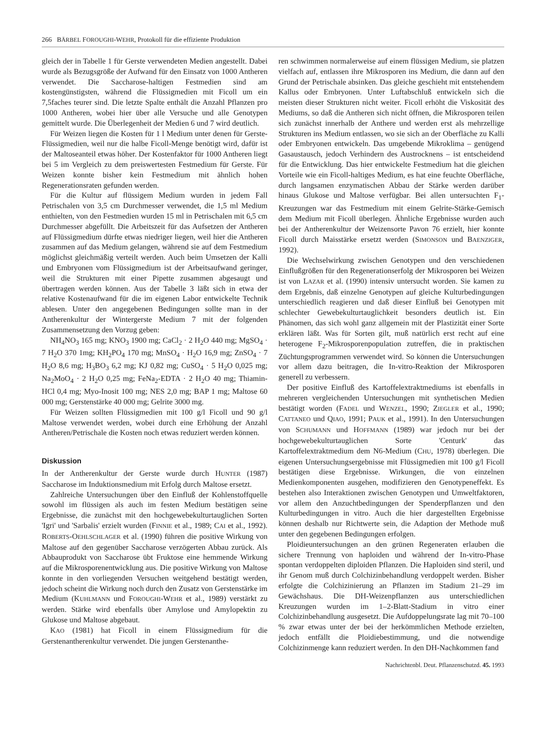266 BÄRBEL FOROUGHI-WEHR, Protokoll für die effiziente Produktion
gleich der in Tabelle 1 für Gerste verwendeten Medien angestellt. Dabei wurde als Bezugsgröße der Aufwand für den Einsatz von 1000 Antheren verwendet. Die Saccharose-haltigen Festmedien sind am kostengünstigsten, während die Flüssigmedien mit Ficoll um ein 7,5faches teurer sind. Die letzte Spalte enthält die Anzahl Pflanzen pro 1000 Antheren, wobei hier über alle Versuche und alle Genotypen gemittelt wurde. Die Überlegenheit der Medien 6 und 7 wird deutlich.
Für Weizen liegen die Kosten für 1 l Medium unter denen für Gerste-Flüssigmedien, weil nur die halbe Ficoll-Menge benötigt wird, dafür ist der Maltoseanteil etwas höher. Der Kostenfaktor für 1000 Antheren liegt bei 5 im Vergleich zu dem preiswertesten Festmedium für Gerste. Für Weizen konnte bisher kein Festmedium mit ähnlich hohen Regenerationsraten gefunden werden.
Für die Kultur auf flüssigem Medium wurden in jedem Fall Petrischalen von 3,5 cm Durchmesser verwendet, die 1,5 ml Medium enthielten, von den Festmedien wurden 15 ml in Petrischalen mit 6,5 cm Durchmesser abgefüllt. Die Arbeitszeit für das Aufsetzen der Antheren auf Flüssigmedium dürfte etwas niedriger liegen, weil hier die Antheren zusammen auf das Medium gelangen, während sie auf dem Festmedium möglichst gleichmäßig verteilt werden. Auch beim Umsetzen der Kalli und Embryonen vom Flüssigmedium ist der Arbeitsaufwand geringer, weil die Strukturen mit einer Pipette zusammen abgesaugt und übertragen werden können. Aus der Tabelle 3 läßt sich in etwa der relative Kostenaufwand für die im eigenen Labor entwickelte Technik ablesen. Unter den angegebenen Bedingungen sollte man in der Antherenkultur der Wintergerste Medium 7 mit der folgenden Zusammensetzung den Vorzug geben:
NH<sub>4</sub>NO<sub>3</sub> 165 mg; KNO<sub>3</sub> 1900 mg; CaCl<sub>2</sub> · 2 H<sub>2</sub>O 440 mg; MgSO<sub>4</sub> · 7 H<sub>2</sub>O 370 1mg; KH<sub>2</sub>PO<sub>4</sub> 170 mg; MnSO<sub>4</sub> · H<sub>2</sub>O 16,9 mg; ZnSO<sub>4</sub> · 7 H<sub>2</sub>O 8,6 mg; H<sub>3</sub>BO<sub>3</sub> 6,2 mg; KJ 0,82 mg; CuSO<sub>4</sub> · 5 H<sub>2</sub>O 0,025 mg; Na<sub>2</sub>MoO<sub>4</sub> · 2 H<sub>2</sub>O 0,25 mg; FeNa<sub>2</sub>-EDTA · 2 H<sub>2</sub>O 40 mg; Thiamin-HCl 0,4 mg; Myo-Inosit 100 mg; NES 2,0 mg; BAP 1 mg; Maltose 60 000 mg; Gerstenstärke 40 000 mg; Gelrite 3000 mg.
Für Weizen sollten Flüssigmedien mit 100 g/l Ficoll und 90 g/l Maltose verwendet werden, wobei durch eine Erhöhung der Anzahl Antheren/Petrischale die Kosten noch etwas reduziert werden können.
Diskussion
In der Antherenkultur der Gerste wurde durch HUNTER (1987) Saccharose im Induktionsmedium mit Erfolg durch Maltose ersetzt.
Zahlreiche Untersuchungen über den Einfluß der Kohlenstoffquelle sowohl im flüssigen als auch im festen Medium bestätigen seine Ergebnisse, die zunächst mit den hochgewebekulturtauglichen Sorten 'Igri' und 'Sarbalis' erzielt wurden (FINNIE et al., 1989; CAI et al., 1992). ROBERTS-OEHLSCHLAGER et al. (1990) führen die positive Wirkung von Maltose auf den gegenüber Saccharose verzögerten Abbau zurück. Als Abbauprodukt von Saccharose übt Fruktose eine hemmende Wirkung auf die Mikrosporenentwicklung aus. Die positive Wirkung von Maltose konnte in den vorliegenden Versuchen weitgehend bestätigt werden, jedoch scheint die Wirkung noch durch den Zusatz von Gerstenstärke im Medium (KUHLMANN und FOROUGHI-WEHR et al., 1989) verstärkt zu werden. Stärke wird ebenfalls über Amylose und Amylopektin zu Glukose und Maltose abgebaut.
KAO (1981) hat Ficoll in einem Flüssigmedium für die Gerstenantherenkultur verwendet. Die jungen Gerstenanthe-
ren schwimmen normalerweise auf einem flüssigen Medium, sie platzen vielfach auf, entlassen ihre Mikrosporen ins Medium, die dann auf den Grund der Petrischale absinken. Das gleiche geschieht mit entstehendem Kallus oder Embryonen. Unter Luftabschluß entwickeln sich die meisten dieser Strukturen nicht weiter. Ficoll erhöht die Viskosität des Mediums, so daß die Antheren sich nicht öffnen, die Mikrosporen teilen sich zunächst innerhalb der Anthere und werden erst als mehrzellige Strukturen ins Medium entlassen, wo sie sich an der Oberfläche zu Kalli oder Embryonen entwickeln. Das umgebende Mikroklima – genügend Gasaustausch, jedoch Verhindern des Austrocknens – ist entscheidend für die Entwicklung. Das hier entwickelte Festmedium hat die gleichen Vorteile wie ein Ficoll-haltiges Medium, es hat eine feuchte Oberfläche, durch langsamen enzymatischen Abbau der Stärke werden darüber hinaus Glukose und Maltose verfügbar. Bei allen untersuchten F<sub>1</sub>-Kreuzungen war das Festmedium mit einem Gelrite-Stärke-Gemisch dem Medium mit Ficoll überlegen. Ähnliche Ergebnisse wurden auch bei der Antherenkultur der Weizensorte Pavon 76 erzielt, hier konnte Ficoll durch Maisstärke ersetzt werden (SIMONSON und BAENZIGER, 1992).
Die Wechselwirkung zwischen Genotypen und den verschiedenen Einflußgrößen für den Regenerationserfolg der Mikrosporen bei Weizen ist von LAZAR et al. (1990) intensiv untersucht worden. Sie kamen zu dem Ergebnis, daß einzelne Genotypen auf gleiche Kulturbedingungen unterschiedlich reagieren und daß dieser Einfluß bei Genotypen mit schlechter Gewebekulturtauglichkeit besonders deutlich ist. Ein Phänomen, das sich wohl ganz allgemein mit der Plastizität einer Sorte erklären läßt. Was für Sorten gilt, muß natürlich erst recht auf eine heterogene F<sub>2</sub>-Mikrosporenpopulation zutreffen, die in praktischen Züchtungsprogrammen verwendet wird. So können die Untersuchungen vor allem dazu beitragen, die In-vitro-Reaktion der Mikrosporen generell zu verbessern.
Der positive Einfluß des Kartoffelextraktmediums ist ebenfalls in mehreren vergleichenden Untersuchungen mit synthetischen Medien bestätigt worden (FADEL und WENZEL, 1990; ZIEGLER et al., 1990; CATTANEO und QIAO, 1991; PAUK et al., 1991). In den Untersuchungen von SCHUMANN und HOFFMANN (1989) war jedoch nur bei der hochgewebekulturtauglichen Sorte 'Centurk' das Kartoffelextraktmedium dem N6-Medium (CHU, 1978) überlegen. Die eigenen Untersuchungsergebnisse mit Flüssigmedien mit 100 g/l Ficoll bestätigen diese Ergebnisse. Wirkungen, die von einzelnen Medienkomponenten ausgehen, modifizieren den Genotypeneffekt. Es bestehen also Interaktionen zwischen Genotypen und Umweltfaktoren, vor allem den Anzuchtbedingungen der Spenderpflanzen und den Kulturbedingungen in vitro. Auch die hier dargestellten Ergebnisse können deshalb nur Richtwerte sein, die Adaption der Methode muß unter den gegebenen Bedingungen erfolgen.
Ploidieuntersuchungen an den grünen Regeneraten erlauben die sichere Trennung von haploiden und während der In-vitro-Phase spontan verdoppelten diploiden Pflanzen. Die Haploiden sind steril, und ihr Genom muß durch Colchizinbehandlung verdoppelt werden. Bisher erfolgte die Colchizinierung an Pflanzen im Stadium 21–29 im Gewächshaus. Die DH-Weizenpflanzen aus unterschiedlichen Kreuzungen wurden im 1–2-Blatt-Stadium in vitro einer Colchizinbehandlung ausgesetzt. Die Aufdoppelungsrate lag mit 70–100 % zwar etwas unter der bei der herkömmlichen Methode erzielten, jedoch entfällt die Ploidiebestimmung, und die notwendige Colchizinmenge kann reduziert werden. In den DH-Nachkommen fand
Nachrichtenbl. Deut. Pflanzenschutzd. 45. 1993